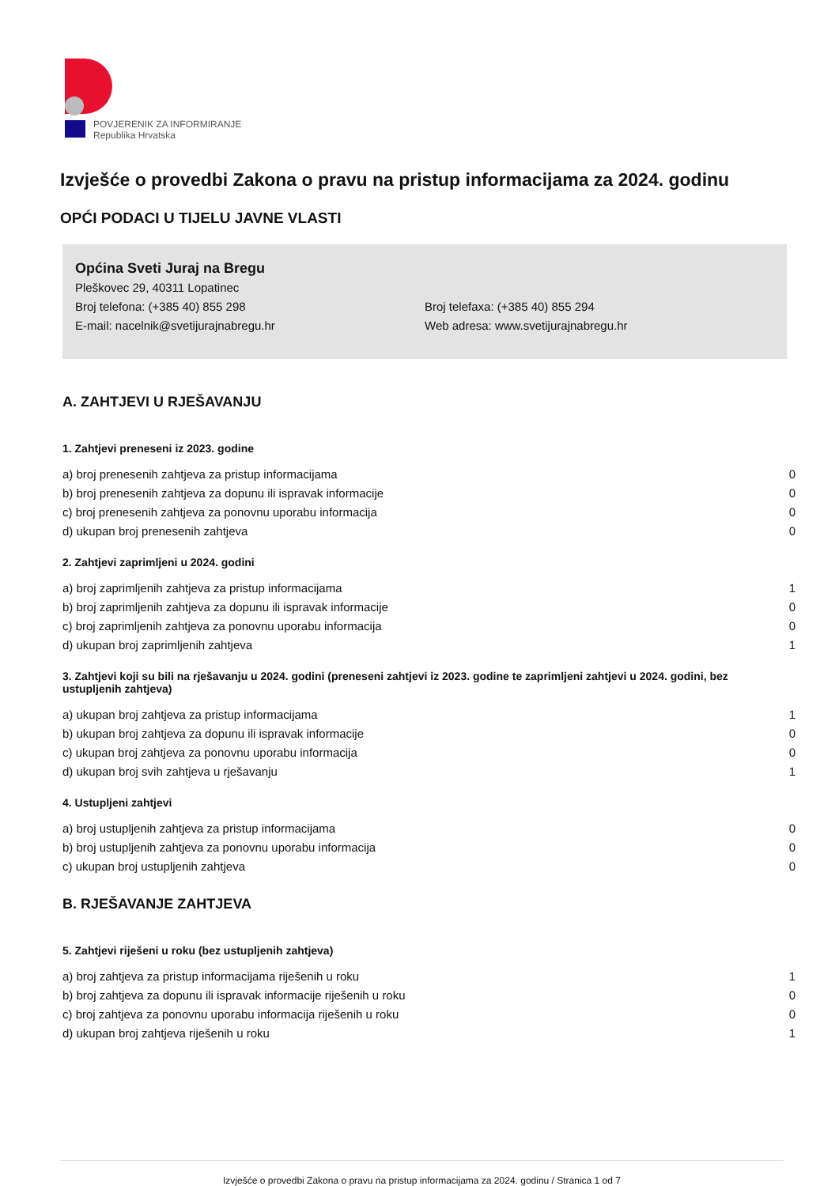POVJERENIK ZA INFORMIRANJE
Republika Hrvatska
Izvješće o provedbi Zakona o pravu na pristup informacijama za 2024. godinu
OPĆI PODACI U TIJELU JAVNE VLASTI
Općina Sveti Juraj na Bregu
Pleškovec 29, 40311 Lopatinec
Broj telefona: (+385 40) 855 298 Broj telefaxa: (+385 40) 855 294
E-mail: nacelnik@svetijurajnabregu.hr Web adresa: www.svetijurajnabregu.hr
A. ZAHTJEVI U RJEŠAVANJU
1. Zahtjevi preneseni iz 2023. godine
| a) broj prenesenih zahtjeva za pristup informacijama | 0 |
| b) broj prenesenih zahtjeva za dopunu ili ispravak informacije | 0 |
| c) broj prenesenih zahtjeva za ponovnu uporabu informacija | 0 |
| d) ukupan broj prenesenih zahtjeva | 0 |
2. Zahtjevi zaprimljeni u 2024. godini
| a) broj zaprimljenih zahtjeva za pristup informacijama | 1 |
| b) broj zaprimljenih zahtjeva za dopunu ili ispravak informacije | 0 |
| c) broj zaprimljenih zahtjeva za ponovnu uporabu informacija | 0 |
| d) ukupan broj zaprimljenih zahtjeva | 1 |
3. Zahtjevi koji su bili na rješavanju u 2024. godini (preneseni zahtjevi iz 2023. godine te zaprimljeni zahtjevi u 2024. godini, bez ustupljenih zahtjeva)
| a) ukupan broj zahtjeva za pristup informacijama | 1 |
| b) ukupan broj zahtjeva za dopunu ili ispravak informacije | 0 |
| c) ukupan broj zahtjeva za ponovnu uporabu informacija | 0 |
| d) ukupan broj svih zahtjeva u rješavanju | 1 |
4. Ustupljeni zahtjevi
| a) broj ustupljenih zahtjeva za pristup informacijama | 0 |
| b) broj ustupljenih zahtjeva za ponovnu uporabu informacija | 0 |
| c) ukupan broj ustupljenih zahtjeva | 0 |
B. RJEŠAVANJE ZAHTJEVA
5. Zahtjevi riješeni u roku (bez ustupljenih zahtjeva)
| a) broj zahtjeva za pristup informacijama riješenih u roku | 1 |
| b) broj zahtjeva za dopunu ili ispravak informacije riješenih u roku | 0 |
| c) broj zahtjeva za ponovnu uporabu informacija riješenih u roku | 0 |
| d) ukupan broj zahtjeva riješenih u roku | 1 |
Izvješće o provedbi Zakona o pravu na pristup informacijama za 2024. godinu / Stranica 1 od 7